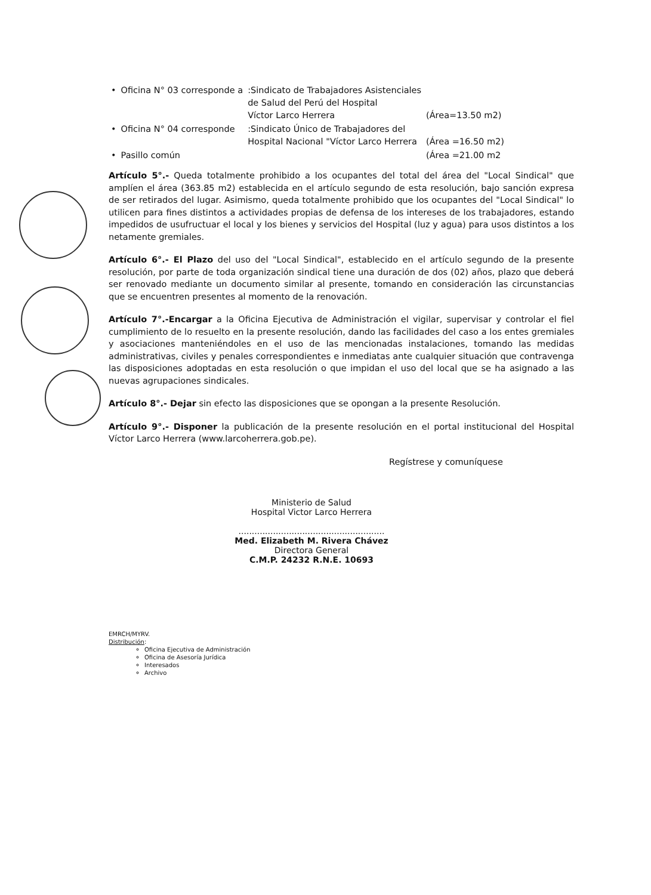| • | Oficina N° 03 corresponde a | :Sindicato de Trabajadores Asistenciales de Salud del Perú del Hospital Víctor Larco Herrera | (Área=13.50 m2) |
| • | Oficina N° 04 corresponde | :Sindicato Único de Trabajadores del Hospital Nacional "Víctor Larco Herrera | (Área =16.50 m2) |
| • | Pasillo común | | (Área =21.00 m2 |
Artículo 5°.- Queda totalmente prohibido a los ocupantes del total del área del "Local Sindical" que amplíen el área (363.85 m2) establecida en el artículo segundo de esta resolución, bajo sanción expresa de ser retirados del lugar. Asimismo, queda totalmente prohibido que los ocupantes del "Local Sindical" lo utilicen para fines distintos a actividades propias de defensa de los intereses de los trabajadores, estando impedidos de usufructuar el local y los bienes y servicios del Hospital (luz y agua) para usos distintos a los netamente gremiales.
Artículo 6°.- El Plazo del uso del "Local Sindical", establecido en el artículo segundo de la presente resolución, por parte de toda organización sindical tiene una duración de dos (02) años, plazo que deberá ser renovado mediante un documento similar al presente, tomando en consideración las circunstancias que se encuentren presentes al momento de la renovación.
Artículo 7°.-Encargar a la Oficina Ejecutiva de Administración el vigilar, supervisar y controlar el fiel cumplimiento de lo resuelto en la presente resolución, dando las facilidades del caso a los entes gremiales y asociaciones manteniéndoles en el uso de las mencionadas instalaciones, tomando las medidas administrativas, civiles y penales correspondientes e inmediatas ante cualquier situación que contravenga las disposiciones adoptadas en esta resolución o que impidan el uso del local que se ha asignado a las nuevas agrupaciones sindicales.
Artículo 8°.- Dejar sin efecto las disposiciones que se opongan a la presente Resolución.
Artículo 9°.- Disponer la publicación de la presente resolución en el portal institucional del Hospital Víctor Larco Herrera (www.larcoherrera.gob.pe).
Regístrese y comuníquese
Ministerio de Salud
Hospital Victor Larco Herrera
.......................................................
Med. Elizabeth M. Rivera Chávez
Directora General
C.M.P. 24232 R.N.E. 10693
EMRCH/MYRV.
Distribución:
Oficina Ejecutiva de Administración
Oficina de Asesoría Jurídica
Interesados
Archivo